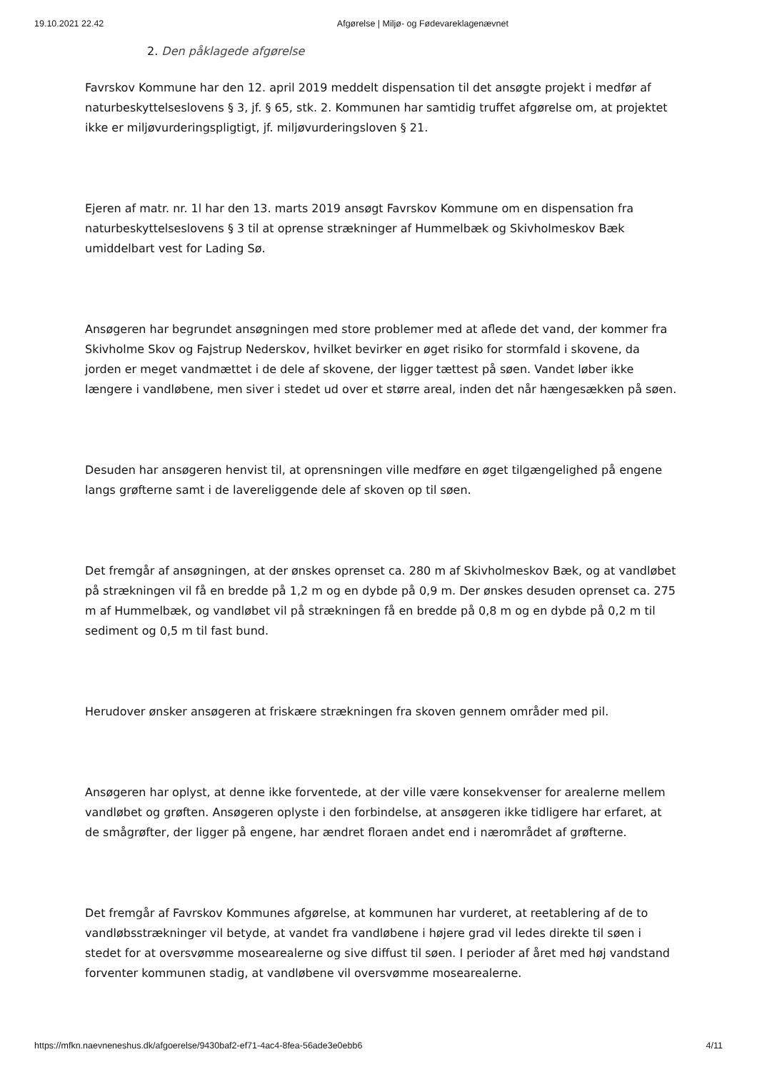19.10.2021 22.42 Afgørelse | Miljø- og Fødevareklagenævnet
2. Den påklagede afgørelse
Favrskov Kommune har den 12. april 2019 meddelt dispensation til det ansøgte projekt i medfør af naturbeskyttelseslovens § 3, jf. § 65, stk. 2. Kommunen har samtidig truffet afgørelse om, at projektet ikke er miljøvurderingspligtigt, jf. miljøvurderingsloven § 21.
Ejeren af matr. nr. 1l har den 13. marts 2019 ansøgt Favrskov Kommune om en dispensation fra naturbeskyttelseslovens § 3 til at oprense strækninger af Hummelbæk og Skivholmeskov Bæk umiddelbart vest for Lading Sø.
Ansøgeren har begrundet ansøgningen med store problemer med at aflede det vand, der kommer fra Skivholme Skov og Fajstrup Nederskov, hvilket bevirker en øget risiko for stormfald i skovene, da jorden er meget vandmættet i de dele af skovene, der ligger tættest på søen. Vandet løber ikke længere i vandløbene, men siver i stedet ud over et større areal, inden det når hængesækken på søen.
Desuden har ansøgeren henvist til, at oprensningen ville medføre en øget tilgængelighed på engene langs grøfterne samt i de lavereliggende dele af skoven op til søen.
Det fremgår af ansøgningen, at der ønskes oprenset ca. 280 m af Skivholmeskov Bæk, og at vandløbet på strækningen vil få en bredde på 1,2 m og en dybde på 0,9 m. Der ønskes desuden oprenset ca. 275 m af Hummelbæk, og vandløbet vil på strækningen få en bredde på 0,8 m og en dybde på 0,2 m til sediment og 0,5 m til fast bund.
Herudover ønsker ansøgeren at friskære strækningen fra skoven gennem områder med pil.
Ansøgeren har oplyst, at denne ikke forventede, at der ville være konsekvenser for arealerne mellem vandløbet og grøften. Ansøgeren oplyste i den forbindelse, at ansøgeren ikke tidligere har erfaret, at de smågrøfter, der ligger på engene, har ændret floraen andet end i nærområdet af grøfterne.
Det fremgår af Favrskov Kommunes afgørelse, at kommunen har vurderet, at reetablering af de to vandløbsstrækninger vil betyde, at vandet fra vandløbene i højere grad vil ledes direkte til søen i stedet for at oversvømme mosearealerne og sive diffust til søen. I perioder af året med høj vandstand forventer kommunen stadig, at vandløbene vil oversvømme mosearealerne.
https://mfkn.naevneneshus.dk/afgoerelse/9430baf2-ef71-4ac4-8fea-56ade3e0ebb6 4/11